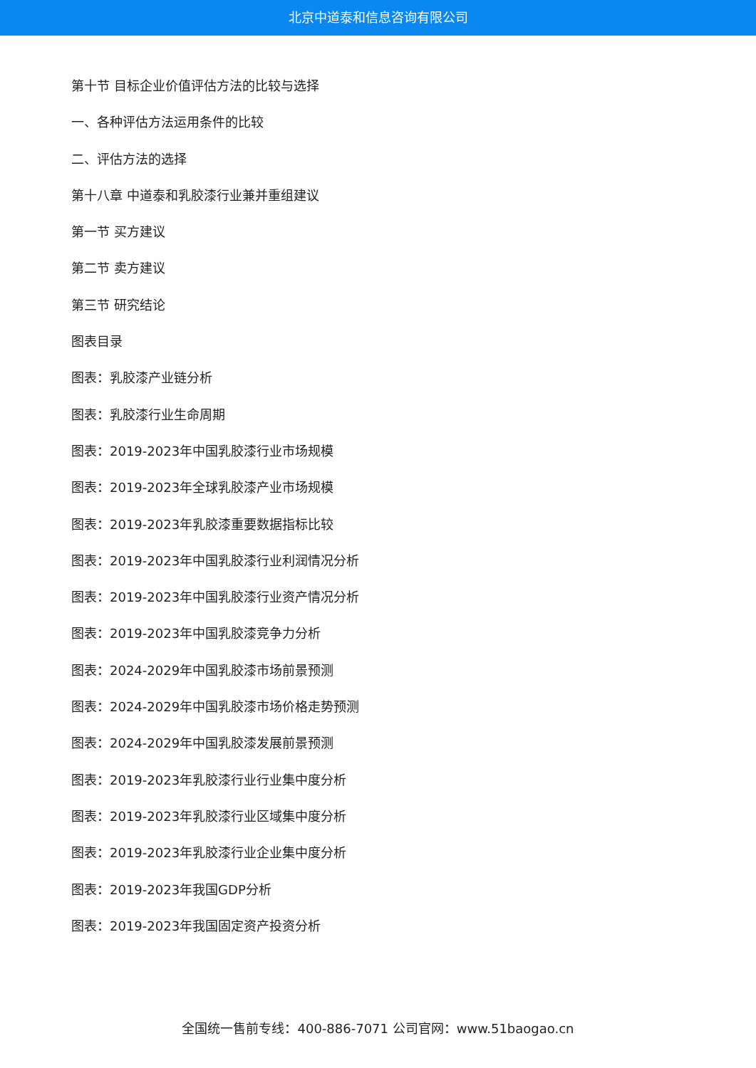北京中道泰和信息咨询有限公司
第十节 目标企业价值评估方法的比较与选择
一、各种评估方法运用条件的比较
二、评估方法的选择
第十八章 中道泰和乳胶漆行业兼并重组建议
第一节 买方建议
第二节 卖方建议
第三节 研究结论
图表目录
图表：乳胶漆产业链分析
图表：乳胶漆行业生命周期
图表：2019-2023年中国乳胶漆行业市场规模
图表：2019-2023年全球乳胶漆产业市场规模
图表：2019-2023年乳胶漆重要数据指标比较
图表：2019-2023年中国乳胶漆行业利润情况分析
图表：2019-2023年中国乳胶漆行业资产情况分析
图表：2019-2023年中国乳胶漆竞争力分析
图表：2024-2029年中国乳胶漆市场前景预测
图表：2024-2029年中国乳胶漆市场价格走势预测
图表：2024-2029年中国乳胶漆发展前景预测
图表：2019-2023年乳胶漆行业行业集中度分析
图表：2019-2023年乳胶漆行业区域集中度分析
图表：2019-2023年乳胶漆行业企业集中度分析
图表：2019-2023年我国GDP分析
图表：2019-2023年我国固定资产投资分析
全国统一售前专线：400-886-7071 公司官网：www.51baogao.cn